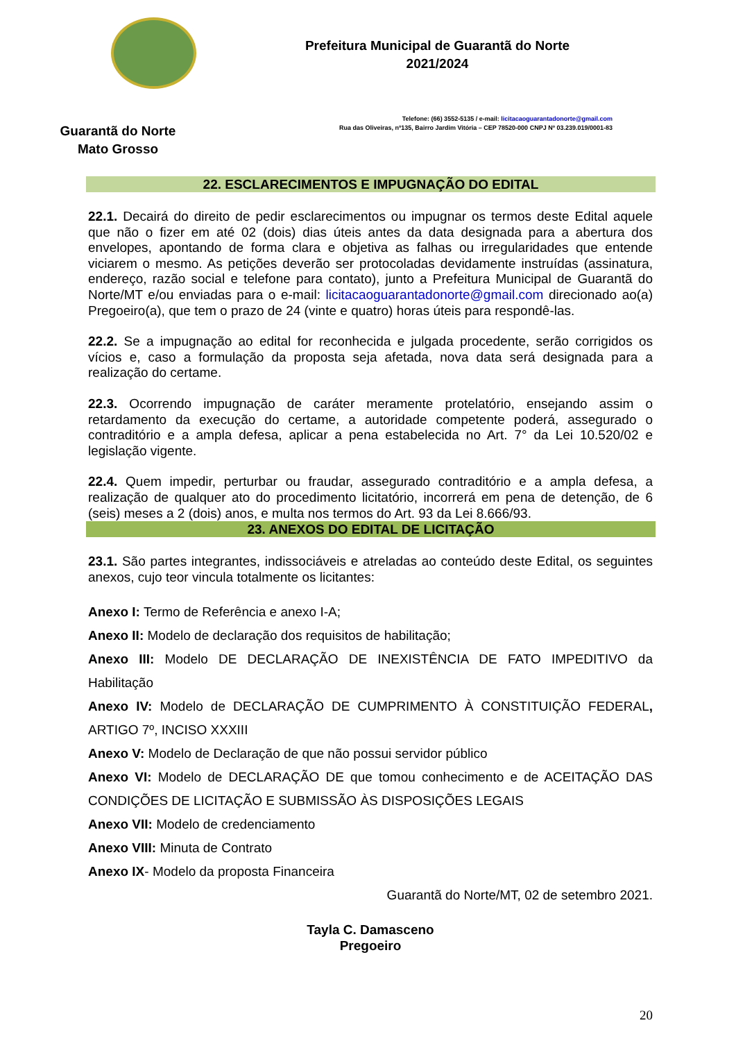Guarantã do Norte
Mato Grosso
Prefeitura Municipal de Guarantã do Norte
2021/2024
Telefone: (66) 3552-5135 / e-mail: licitacaoguarantadonorte@gmail.com
Rua das Oliveiras, nº135, Bairro Jardim Vitória – CEP 78520-000 CNPJ Nº 03.239.019/0001-83
22. ESCLARECIMENTOS E IMPUGNAÇÃO DO EDITAL
22.1. Decairá do direito de pedir esclarecimentos ou impugnar os termos deste Edital aquele que não o fizer em até 02 (dois) dias úteis antes da data designada para a abertura dos envelopes, apontando de forma clara e objetiva as falhas ou irregularidades que entende viciarem o mesmo. As petições deverão ser protocoladas devidamente instruídas (assinatura, endereço, razão social e telefone para contato), junto a Prefeitura Municipal de Guarantã do Norte/MT e/ou enviadas para o e-mail: licitacaoguarantadonorte@gmail.com direcionado ao(a) Pregoeiro(a), que tem o prazo de 24 (vinte e quatro) horas úteis para respondê-las.
22.2. Se a impugnação ao edital for reconhecida e julgada procedente, serão corrigidos os vícios e, caso a formulação da proposta seja afetada, nova data será designada para a realização do certame.
22.3. Ocorrendo impugnação de caráter meramente protelatório, ensejando assim o retardamento da execução do certame, a autoridade competente poderá, assegurado o contraditório e a ampla defesa, aplicar a pena estabelecida no Art. 7° da Lei 10.520/02 e legislação vigente.
22.4. Quem impedir, perturbar ou fraudar, assegurado contraditório e a ampla defesa, a realização de qualquer ato do procedimento licitatório, incorrerá em pena de detenção, de 6 (seis) meses a 2 (dois) anos, e multa nos termos do Art. 93 da Lei 8.666/93.
23. ANEXOS DO EDITAL DE LICITAÇÃO
23.1. São partes integrantes, indissociáveis e atreladas ao conteúdo deste Edital, os seguintes anexos, cujo teor vincula totalmente os licitantes:
Anexo I: Termo de Referência e anexo I-A;
Anexo II: Modelo de declaração dos requisitos de habilitação;
Anexo III: Modelo DE DECLARAÇÃO DE INEXISTÊNCIA DE FATO IMPEDITIVO da Habilitação
Anexo IV: Modelo de DECLARAÇÃO DE CUMPRIMENTO À CONSTITUIÇÃO FEDERAL, ARTIGO 7º, INCISO XXXIII
Anexo V: Modelo de Declaração de que não possui servidor público
Anexo VI: Modelo de DECLARAÇÃO DE que tomou conhecimento e de ACEITAÇÃO DAS CONDIÇÕES DE LICITAÇÃO E SUBMISSÃO ÀS DISPOSIÇÕES LEGAIS
Anexo VII: Modelo de credenciamento
Anexo VIII: Minuta de Contrato
Anexo IX- Modelo da proposta Financeira
Guarantã do Norte/MT, 02 de setembro 2021.
Tayla C. Damasceno
Pregoeiro
20